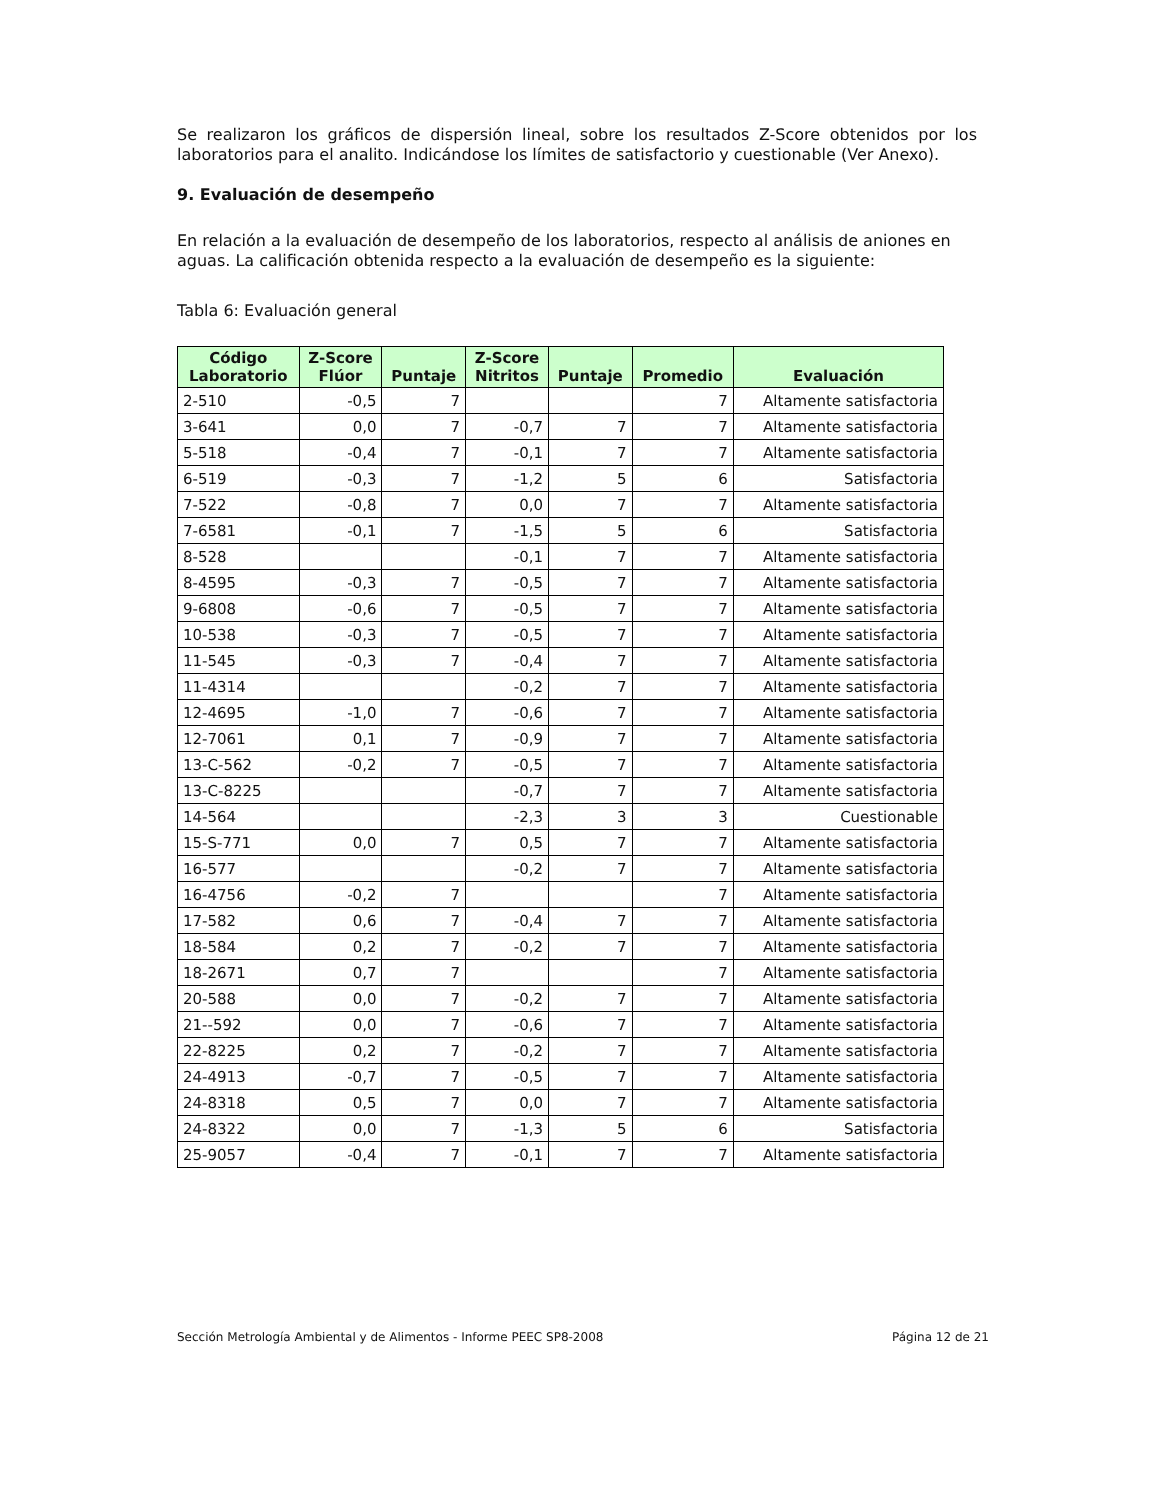Se realizaron los gráficos de dispersión lineal, sobre los resultados Z-Score obtenidos por los laboratorios para el analito. Indicándose los límites de satisfactorio y cuestionable (Ver Anexo).
9. Evaluación de desempeño
En relación a la evaluación de desempeño de los laboratorios, respecto al análisis de aniones en aguas. La calificación obtenida respecto a la evaluación de desempeño es la siguiente:
Tabla 6: Evaluación general
| Código Laboratorio | Z-Score Flúor | Puntaje | Z-Score Nitritos | Puntaje | Promedio | Evaluación |
| --- | --- | --- | --- | --- | --- | --- |
| 2-510 | -0,5 | 7 | | | 7 | Altamente satisfactoria |
| 3-641 | 0,0 | 7 | -0,7 | 7 | 7 | Altamente satisfactoria |
| 5-518 | -0,4 | 7 | -0,1 | 7 | 7 | Altamente satisfactoria |
| 6-519 | -0,3 | 7 | -1,2 | 5 | 6 | Satisfactoria |
| 7-522 | -0,8 | 7 | 0,0 | 7 | 7 | Altamente satisfactoria |
| 7-6581 | -0,1 | 7 | -1,5 | 5 | 6 | Satisfactoria |
| 8-528 | | | -0,1 | 7 | 7 | Altamente satisfactoria |
| 8-4595 | -0,3 | 7 | -0,5 | 7 | 7 | Altamente satisfactoria |
| 9-6808 | -0,6 | 7 | -0,5 | 7 | 7 | Altamente satisfactoria |
| 10-538 | -0,3 | 7 | -0,5 | 7 | 7 | Altamente satisfactoria |
| 11-545 | -0,3 | 7 | -0,4 | 7 | 7 | Altamente satisfactoria |
| 11-4314 | | | -0,2 | 7 | 7 | Altamente satisfactoria |
| 12-4695 | -1,0 | 7 | -0,6 | 7 | 7 | Altamente satisfactoria |
| 12-7061 | 0,1 | 7 | -0,9 | 7 | 7 | Altamente satisfactoria |
| 13-C-562 | -0,2 | 7 | -0,5 | 7 | 7 | Altamente satisfactoria |
| 13-C-8225 | | | -0,7 | 7 | 7 | Altamente satisfactoria |
| 14-564 | | | -2,3 | 3 | 3 | Cuestionable |
| 15-S-771 | 0,0 | 7 | 0,5 | 7 | 7 | Altamente satisfactoria |
| 16-577 | | | -0,2 | 7 | 7 | Altamente satisfactoria |
| 16-4756 | -0,2 | 7 | | | 7 | Altamente satisfactoria |
| 17-582 | 0,6 | 7 | -0,4 | 7 | 7 | Altamente satisfactoria |
| 18-584 | 0,2 | 7 | -0,2 | 7 | 7 | Altamente satisfactoria |
| 18-2671 | 0,7 | 7 | | | 7 | Altamente satisfactoria |
| 20-588 | 0,0 | 7 | -0,2 | 7 | 7 | Altamente satisfactoria |
| 21--592 | 0,0 | 7 | -0,6 | 7 | 7 | Altamente satisfactoria |
| 22-8225 | 0,2 | 7 | -0,2 | 7 | 7 | Altamente satisfactoria |
| 24-4913 | -0,7 | 7 | -0,5 | 7 | 7 | Altamente satisfactoria |
| 24-8318 | 0,5 | 7 | 0,0 | 7 | 7 | Altamente satisfactoria |
| 24-8322 | 0,0 | 7 | -1,3 | 5 | 6 | Satisfactoria |
| 25-9057 | -0,4 | 7 | -0,1 | 7 | 7 | Altamente satisfactoria |
Sección Metrología Ambiental y de Alimentos - Informe PEEC SP8-2008 Página 12 de 21